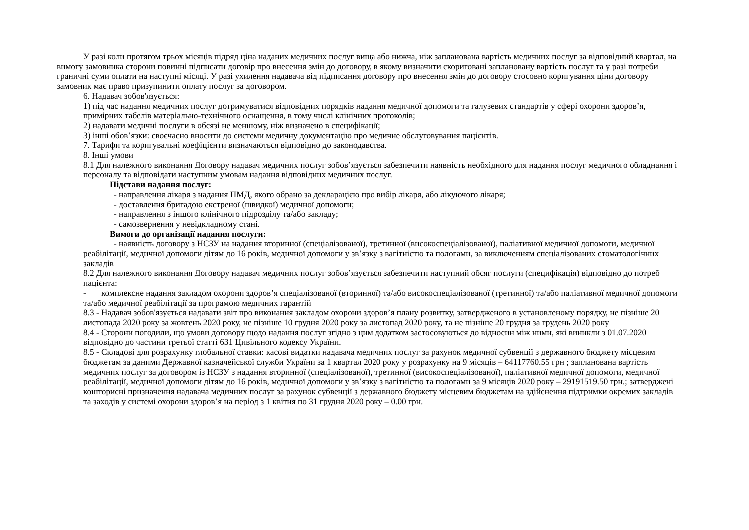У разі коли протягом трьох місяців підряд ціна наданих медичних послуг вища або нижча, ніж запланована вартість медичних послуг за відповідний квартал, на вимогу замовника сторони повинні підписати договір про внесення змін до договору, в якому визначити скориговані заплановану вартість послуг та у разі потреби граничні суми оплати на наступні місяці. У разі ухилення надавача від підписання договору про внесення змін до договору стосовно коригування ціни договору замовник має право призупинити оплату послуг за договором.
6. Надавач зобов'язується:
1) під час надання медичних послуг дотримуватися відповідних порядків надання медичної допомоги та галузевих стандартів у сфері охорони здоров’я, примірних табелів матеріально-технічного оснащення, в тому числі клінічних протоколів;
2) надавати медичні послуги в обсязі не меншому, ніж визначено в специфікації;
3) інші обов’язки: своєчасно вносити до системи медичну документацію про медичне обслуговування пацієнтів.
7. Тарифи та коригувальні коефіцієнти визначаються відповідно до законодавства.
8. Інші умови
8.1 Для належного виконання Договору надавач медичних послуг зобов’язується забезпечити наявність необхідного для надання послуг медичного обладнання і персоналу та відповідати наступним умовам надання відповідних медичних послуг.
Підстави надання послуг:
- направлення лікаря з надання ПМД, якого обрано за декларацією про вибір лікаря, або лікуючого лікаря;
- доставлення бригадою екстреної (швидкої) медичної допомоги;
- направлення з іншого клінічного підрозділу та/або закладу;
- самозвернення у невідкладному стані.
Вимоги до організації надання послуги:
- наявність договору з НСЗУ на надання вторинної (спеціалізованої), третинної (високоспеціалізованої), паліативної медичної допомоги, медичної реабілітації, медичної допомоги дітям до 16 років, медичної допомоги у зв’язку з вагітністю та пологами, за виключенням спеціалізованих стоматологічних закладів
8.2 Для належного виконання Договору надавач медичних послуг зобов’язується забезпечити наступний обсяг послуги (специфікація) відповідно до потреб пацієнта:
- комплексне надання закладом охорони здоров’я спеціалізованої (вторинної) та/або високоспеціалізованої (третинної) та/або паліативної медичної допомоги та/або медичної реабілітації за програмою медичних гарантій
8.3 - Надавач зобов'язується надавати звіт про виконання закладом охорони здоров’я плану розвитку, затвердженого в установленому порядку, не пізніше 20 листопада 2020 року за жовтень 2020 року, не пізніше 10 грудня 2020 року за листопад 2020 року, та не пізніше 20 грудня за грудень 2020 року
8.4 - Сторони погодили, що умови договору щодо надання послуг згідно з цим додатком застосовуються до відносин між ними, які виникли з 01.07.2020 відповідно до частини третьої статті 631 Цивільного кодексу України.
8.5 - Складові для розрахунку глобальної ставки: касові видатки надавача медичних послуг за рахунок медичної субвенції з державного бюджету місцевим бюджетам за даними Державної казначейської служби України за 1 квартал 2020 року у розрахунку на 9 місяців – 64117760.55 грн ; запланована вартість медичних послуг за договором із НСЗУ з надання вторинної (спеціалізованої), третинної (високоспеціалізованої), паліативної медичної допомоги, медичної реабілітації, медичної допомоги дітям до 16 років, медичної допомоги у зв’язку з вагітністю та пологами за 9 місяців 2020 року – 29191519.50 грн.; затверджені кошторисні призначення надавача медичних послуг за рахунок субвенції з державного бюджету місцевим бюджетам на здійснення підтримки окремих закладів та заходів у системі охорони здоров’я на період з 1 квітня по 31 грудня 2020 року – 0.00 грн.